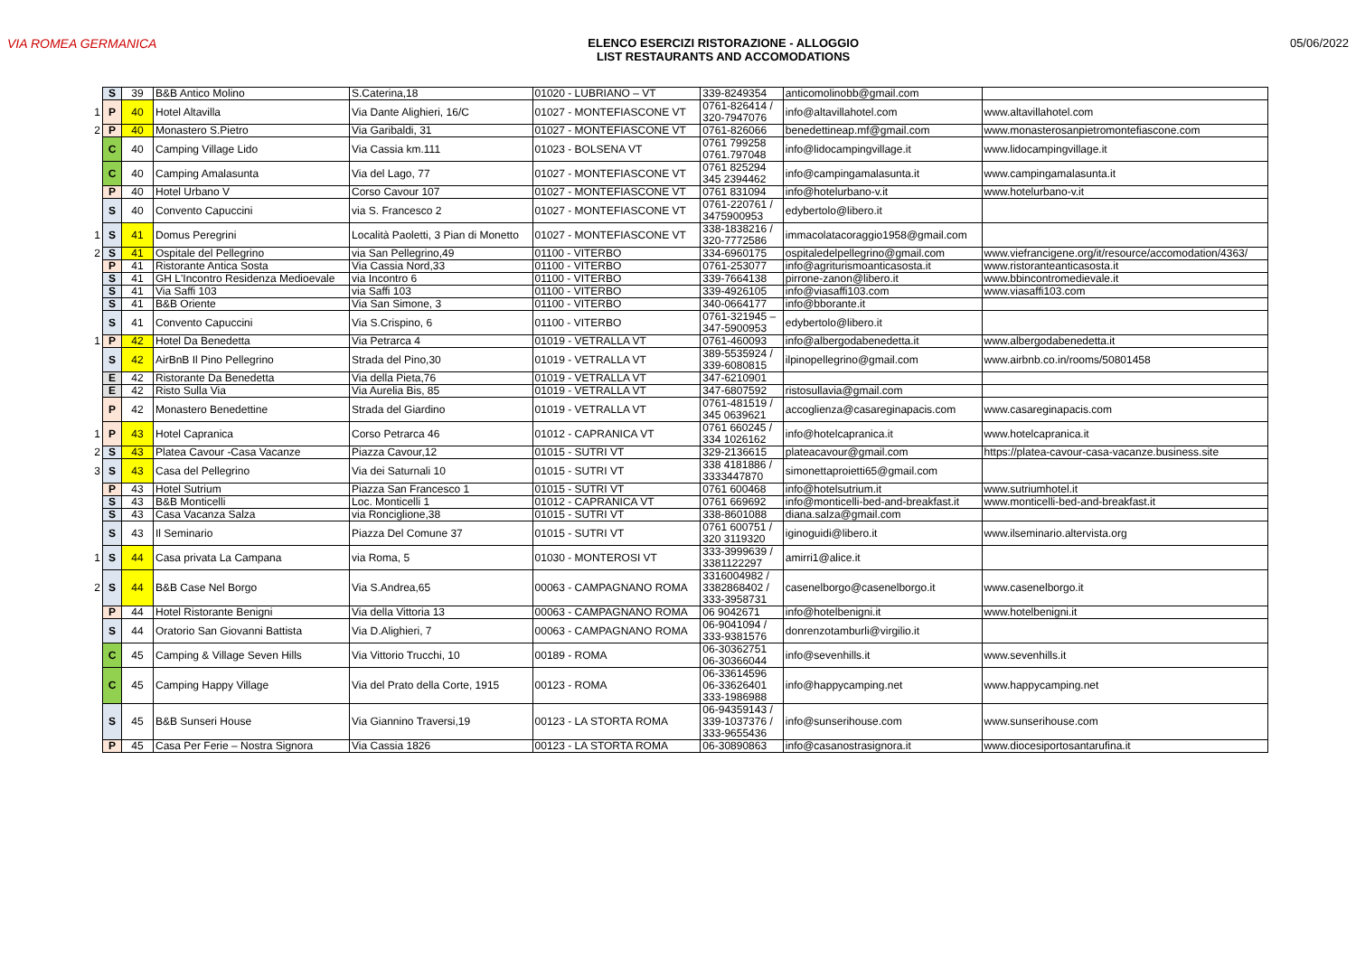VIA ROMEA GERMANICA ELENCO ESERCIZI RISTORAZIONE - ALLOGGIO
LIST RESTAURANTS AND ACCOMODATIONS
05/06/2022
| | S | 39 | B&B Antico Molino | S.Caterina,18 | 01020 - LUBRIANO – VT | 339-8249354 | anticomolinobb@gmail.com | |
| 1 | P | 40 | Hotel Altavilla | Via Dante Alighieri, 16/C | 01027 - MONTEFIASCONE VT | 0761-826414 / 320-7947076 | info@altavillahotel.com | www.altavillahotel.com |
| 2 | P | 40 | Monastero S.Pietro | Via Garibaldi, 31 | 01027 - MONTEFIASCONE VT | 0761-826066 | benedettineap.mf@gmail.com | www.monasterosanpietromontefiascone.com |
| | C | 40 | Camping Village Lido | Via Cassia km.111 | 01023 - BOLSENA VT | 0761 799258 0761.797048 | info@lidocampingvillage.it | www.lidocampingvillage.it |
| | C | 40 | Camping Amalasunta | Via del Lago, 77 | 01027 - MONTEFIASCONE VT | 0761 825294 345 2394462 | info@campingamalasunta.it | www.campingamalasunta.it |
| | P | 40 | Hotel Urbano V | Corso Cavour 107 | 01027 - MONTEFIASCONE VT | 0761 831094 | info@hotelurbano-v.it | www.hotelurbano-v.it |
| | S | 40 | Convento Capuccini | via S. Francesco 2 | 01027 - MONTEFIASCONE VT | 0761-220761 / 3475900953 | edybertolo@libero.it | |
| 1 | S | 41 | Domus Peregrini | Località Paoletti, 3 Pian di Monetto | 01027 - MONTEFIASCONE VT | 338-1838216 / 320-7772586 | immacolatacoraggio1958@gmail.com | |
| 2 | S | 41 | Ospitale del Pellegrino | via San Pellegrino,49 | 01100 - VITERBO | 334-6960175 | ospitaledelpellegrino@gmail.com | www.viefrancigene.org/it/resource/accomodation/4363/ |
| | P | 41 | Ristorante Antica Sosta | Via Cassia Nord,33 | 01100 - VITERBO | 0761-253077 | info@agriturismoanticasosta.it | www.ristoranteanticasosta.it |
| | S | 41 | GH L'Incontro Residenza Medioevale | via Incontro 6 | 01100 - VITERBO | 339-7664138 | pirrone-zanon@libero.it | www.bbincontromedievale.it |
| | S | 41 | Via Saffi 103 | via Saffi 103 | 01100 - VITERBO | 339-4926105 | info@viasaffi103.com | www.viasaffi103.com |
| | S | 41 | B&B Oriente | Via San Simone, 3 | 01100 - VITERBO | 340-0664177 | info@bborante.it | |
| | S | 41 | Convento Capuccini | Via S.Crispino, 6 | 01100 - VITERBO | 0761-321945 – 347-5900953 | edybertolo@libero.it | |
| 1 | P | 42 | Hotel Da Benedetta | Via Petrarca 4 | 01019 - VETRALLA VT | 0761-460093 | info@albergodabenedetta.it | www.albergodabenedetta.it |
| | S | 42 | AirBnB Il Pino Pellegrino | Strada del Pino,30 | 01019 - VETRALLA VT | 389-5535924 / 339-6080815 | ilpinopellegrino@gmail.com | www.airbnb.co.in/rooms/50801458 |
| | E | 42 | Ristorante Da Benedetta | Via della Pieta,76 | 01019 - VETRALLA VT | 347-6210901 | | |
| | E | 42 | Risto Sulla Via | Via Aurelia Bis, 85 | 01019 - VETRALLA VT | 347-6807592 | ristosullavia@gmail.com | |
| | P | 42 | Monastero Benedettine | Strada del Giardino | 01019 - VETRALLA VT | 0761-481519 / 345 0639621 | accoglienza@casareginapacis.com | www.casareginapacis.com |
| 1 | P | 43 | Hotel Capranica | Corso Petrarca 46 | 01012 - CAPRANICA VT | 0761 660245 / 334 1026162 | info@hotelcapranica.it | www.hotelcapranica.it |
| 2 | S | 43 | Platea Cavour -Casa Vacanze | Piazza Cavour,12 | 01015 - SUTRI VT | 329-2136615 | plateacavour@gmail.com | https://platea-cavour-casa-vacanze.business.site |
| 3 | S | 43 | Casa del Pellegrino | Via dei Saturnali 10 | 01015 - SUTRI VT | 338 4181886 / 3333447870 | simonettaproietti65@gmail.com | |
| | P | 43 | Hotel Sutrium | Piazza San Francesco 1 | 01015 - SUTRI VT | 0761 600468 | info@hotelsutrium.it | www.sutriumhotel.it |
| | S | 43 | B&B Monticelli | Loc. Monticelli 1 | 01012 - CAPRANICA VT | 0761 669692 | info@monticelli-bed-and-breakfast.it | www.monticelli-bed-and-breakfast.it |
| | S | 43 | Casa Vacanza Salza | via Ronciglione,38 | 01015 - SUTRI VT | 338-8601088 | diana.salza@gmail.com | |
| | S | 43 | Il Seminario | Piazza Del Comune 37 | 01015 - SUTRI VT | 0761 600751 / 320 3119320 | iginoguidi@libero.it | www.ilseminario.altervista.org |
| 1 | S | 44 | Casa privata La Campana | via Roma, 5 | 01030 - MONTEROSI VT | 333-3999639 / 3381122297 | amirri1@alice.it | |
| 2 | S | 44 | B&B Case Nel Borgo | Via S.Andrea,65 | 00063 - CAMPAGNANO ROMA | 3316004982 / 3382868402 / 333-3958731 | casenelborgo@casenelborgo.it | www.casenelborgo.it |
| | P | 44 | Hotel Ristorante Benigni | Via della Vittoria 13 | 00063 - CAMPAGNANO ROMA | 06 9042671 | info@hotelbenigni.it | www.hotelbenigni.it |
| | S | 44 | Oratorio San Giovanni Battista | Via D.Alighieri, 7 | 00063 - CAMPAGNANO ROMA | 06-9041094 / 333-9381576 | donrenzotamburli@virgilio.it | |
| | C | 45 | Camping & Village Seven Hills | Via Vittorio Trucchi, 10 | 00189 - ROMA | 06-30362751 06-30366044 | info@sevenhills.it | www.sevenhills.it |
| | C | 45 | Camping Happy Village | Via del Prato della Corte, 1915 | 00123 - ROMA | 06-33614596 06-33626401 333-1986988 | info@happycamping.net | www.happycamping.net |
| | S | 45 | B&B Sunseri House | Via Giannino Traversi,19 | 00123 - LA STORTA ROMA | 06-94359143 / 339-1037376 / 333-9655436 | info@sunserihouse.com | www.sunserihouse.com |
| | P | 45 | Casa Per Ferie – Nostra Signora | Via Cassia 1826 | 00123 - LA STORTA ROMA | 06-30890863 | info@casanostrasignora.it | www.diocesiportosantarufina.it |